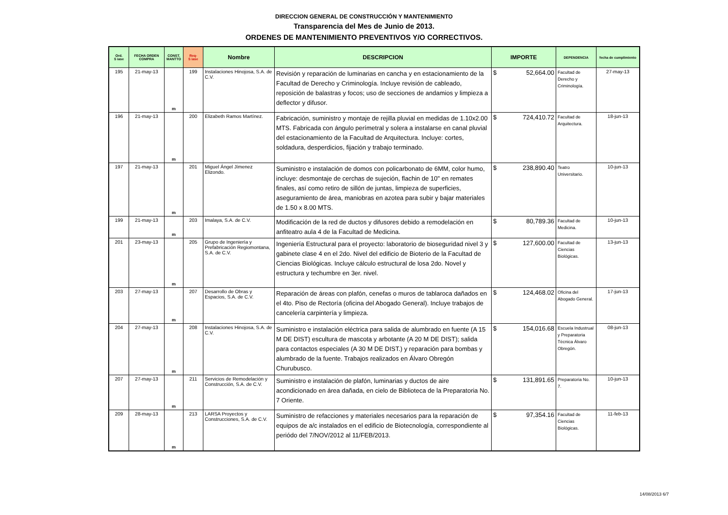DIRECCION GENERAL DE CONSTRUCCIÓN Y MANTENIMIENTO
Transparencia del Mes de Junio de 2013.
ORDENES DE MANTENIMIENTO PREVENTIVOS Y/O CORRECTIVOS.
| Ord. S iase | FECHA ORDEN COMPRA | CONST. MANTTO | Req- S iase | Nombre | DESCRIPCION | IMPORTE | DEPENDENCIA | fecha de cumplimiento |
| --- | --- | --- | --- | --- | --- | --- | --- | --- |
| 195 | 21-may-13 | m | 199 | Instalaciones Hinojosa, S.A. de C.V. | Revisión y reparación de luminarias en cancha y en estacionamiento de la Facultad de Derecho y Criminología. Incluye revisión de cableado, reposición de balastras y focos; uso de secciones de andamios y limpieza a deflector y difusor. | $ 52,664.00 | Facultad de Derecho y Criminología. | 27-may-13 |
| 196 | 21-may-13 | m | 200 | Elizabeth Ramos Martínez. | Fabricación, suministro y montaje de rejilla pluvial en medidas de 1.10x2.00 MTS. Fabricada con ángulo perímetral y solera a instalarse en canal pluvial del estacionamiento de la Facultad de Arquitectura. Incluye: cortes, soldadura, desperdicios, fijación y trabajo terminado. | $ 724,410.72 | Facultad de Arquitectura. | 18-jun-13 |
| 197 | 21-may-13 | m | 201 | Miguel Ángel Jímenez Elizondo. | Suministro e instalación de domos con policarbonato de 6MM, color humo, incluye: desmontaje de cerchas de sujeción, flachin de 10" en remates finales, así como retiro de sillón de juntas, limpieza de superficies, aseguramiento de área, maniobras en azotea para subir y bajar materiales de 1.50 x 8.00 MTS. | $ 238,890.40 | Teatro Universitario. | 10-jun-13 |
| 199 | 21-may-13 | m | 203 | Imalaya, S.A. de C.V. | Modificación de la red de ductos y difusores debido a remodelación en anfiteatro aula 4 de la Facultad de Medicina. | $ 80,789.36 | Facultad de Medicina. | 10-jun-13 |
| 201 | 23-may-13 | m | 205 | Grupo de Ingeniería y Prefabricación Regiomontana, S.A. de C.V. | Ingeniería Estructural para el proyecto: laboratorio de bioseguridad nivel 3 y gabinete clase 4 en el 2do. Nivel del edificio de Bioterio de la Facultad de Ciencias Biológicas. Incluye cálculo estructural de losa 2do. Novel y estructura y techumbre en 3er. nivel. | $ 127,600.00 | Facultad de Ciencias Biológicas. | 13-jun-13 |
| 203 | 27-may-13 | m | 207 | Desarrollo de Obras y Espacios, S.A. de C.V. | Reparación de áreas con plafón, cenefas o muros de tablaroca dañados en el 4to. Piso de Rectoría (oficina del Abogado General). Incluye trabajos de cancelería carpintería y limpieza. | $ 124,468.02 | Oficina del Abogado General. | 17-jun-13 |
| 204 | 27-may-13 | m | 208 | Instalaciones Hinojosa, S.A. de C.V. | Suministro e instalación eléctrica para salida de alumbrado en fuente (A 15 M DE DIST) escultura de mascota y arbotante (A 20 M DE DIST); salida para contactos especiales (A 30 M DE DIST.) y reparación para bombas y alumbrado de la fuente. Trabajos realizados en Álvaro Obregón Churubusco. | $ 154,016.68 | Escuela Industrual y Preparatoria Técnica Álvaro Obregón. | 08-jun-13 |
| 207 | 27-may-13 | m | 211 | Servicios de Remodelación y Construcción, S.A. de C.V. | Suministro e instalación de plafón, luminarias y ductos de aire acondicionado en área dañada, en cielo de Biblioteca de la Preparatoria No. 7 Oriente. | $ 131,891.65 | Preparatoria No. 7. | 10-jun-13 |
| 209 | 28-may-13 | m | 213 | LARSA Proyectos y Construcciones, S.A. de C.V. | Suministro de refacciones y materiales necesarios para la reparación de equipos de a/c instalados en el edificio de Biotecnología, correspondiente al periódo del 7/NOV/2012 al 11/FEB/2013. | $ 97,354.16 | Facultad de Ciencias Biológicas. | 11-feb-13 |
14/08/2013 6/7